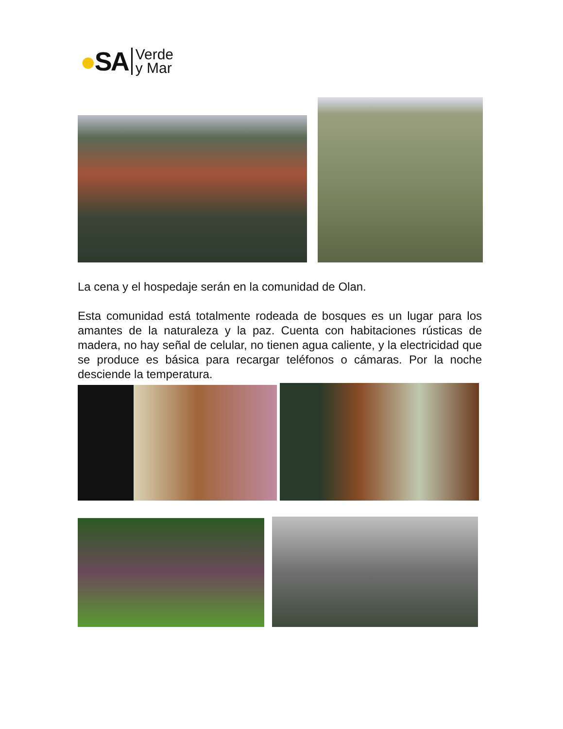●SA Verde
y Mar
La cena y el hospedaje serán en la comunidad de Olan.
Esta comunidad está totalmente rodeada de bosques es un lugar para los amantes de la naturaleza y la paz. Cuenta con habitaciones rústicas de madera, no hay señal de celular, no tienen agua caliente, y la electricidad que se produce es básica para recargar teléfonos o cámaras. Por la noche desciende la temperatura.